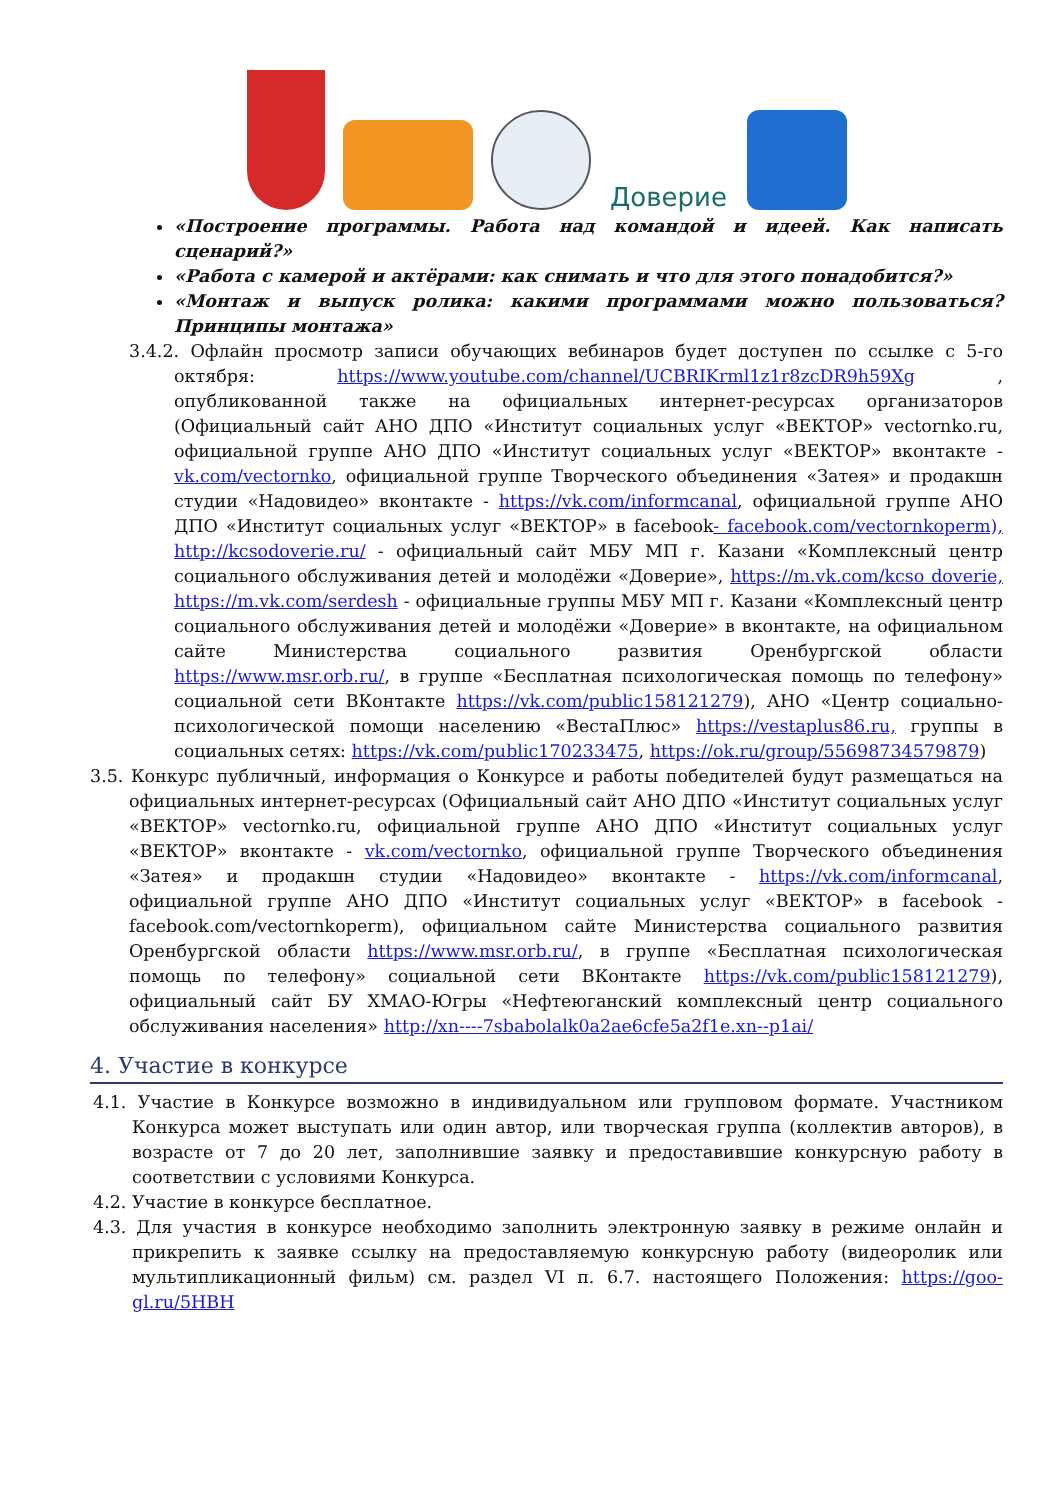Доверие
«Построение программы. Работа над командой и идеей. Как написать сценарий?»
«Работа с камерой и актёрами: как снимать и что для этого понадобится?»
«Монтаж и выпуск ролика: какими программами можно пользоваться? Принципы монтажа»
3.4.2. Офлайн просмотр записи обучающих вебинаров будет доступен по ссылке с 5-го октября: https://www.youtube.com/channel/UCBRIKrml1z1r8zcDR9h59Xg , опубликованной также на официальных интернет-ресурсах организаторов (Официальный сайт АНО ДПО «Институт социальных услуг «ВЕКТОР» vectornko.ru, официальной группе АНО ДПО «Институт социальных услуг «ВЕКТОР» вконтакте - vk.com/vectornko, официальной группе Творческого объединения «Затея» и продакшн студии «Надовидео» вконтакте - https://vk.com/informcanal, официальной группе АНО ДПО «Институт социальных услуг «ВЕКТОР» в facebook- facebook.com/vectornkoperm), http://kcsodoverie.ru/ - официальный сайт МБУ МП г. Казани «Комплексный центр социального обслуживания детей и молодёжи «Доверие», https://m.vk.com/kcso doverie, https://m.vk.com/serdesh - официальные группы МБУ МП г. Казани «Комплексный центр социального обслуживания детей и молодёжи «Доверие» в вконтакте, на официальном сайте Министерства социального развития Оренбургской области https://www.msr.orb.ru/, в группе «Бесплатная психологическая помощь по телефону» социальной сети ВКонтакте https://vk.com/public158121279), АНО «Центр социально-психологической помощи населению «ВестаПлюс» https://vestaplus86.ru, группы в социальных сетях: https://vk.com/public170233475, https://ok.ru/group/55698734579879)
3.5. Конкурс публичный, информация о Конкурсе и работы победителей будут размещаться на официальных интернет-ресурсах (Официальный сайт АНО ДПО «Институт социальных услуг «ВЕКТОР» vectornko.ru, официальной группе АНО ДПО «Институт социальных услуг «ВЕКТОР» вконтакте - vk.com/vectornko, официальной группе Творческого объединения «Затея» и продакшн студии «Надовидео» вконтакте - https://vk.com/informcanal, официальной группе АНО ДПО «Институт социальных услуг «ВЕКТОР» в facebook - facebook.com/vectornkoperm), официальном сайте Министерства социального развития Оренбургской области https://www.msr.orb.ru/, в группе «Бесплатная психологическая помощь по телефону» социальной сети ВКонтакте https://vk.com/public158121279), официальный сайт БУ ХМАО-Югры «Нефтеюганский комплексный центр социального обслуживания населения» http://xn----7sbabolalk0a2ae6cfe5a2f1e.xn--p1ai/
4. Участие в конкурсе
4.1. Участие в Конкурсе возможно в индивидуальном или групповом формате. Участником Конкурса может выступать или один автор, или творческая группа (коллектив авторов), в возрасте от 7 до 20 лет, заполнившие заявку и предоставившие конкурсную работу в соответствии с условиями Конкурса.
4.2. Участие в конкурсе бесплатное.
4.3. Для участия в конкурсе необходимо заполнить электронную заявку в режиме онлайн и прикрепить к заявке ссылку на предоставляемую конкурсную работу (видеоролик или мультипликационный фильм) см. раздел VI п. 6.7. настоящего Положения: https://goo-gl.ru/5HBH